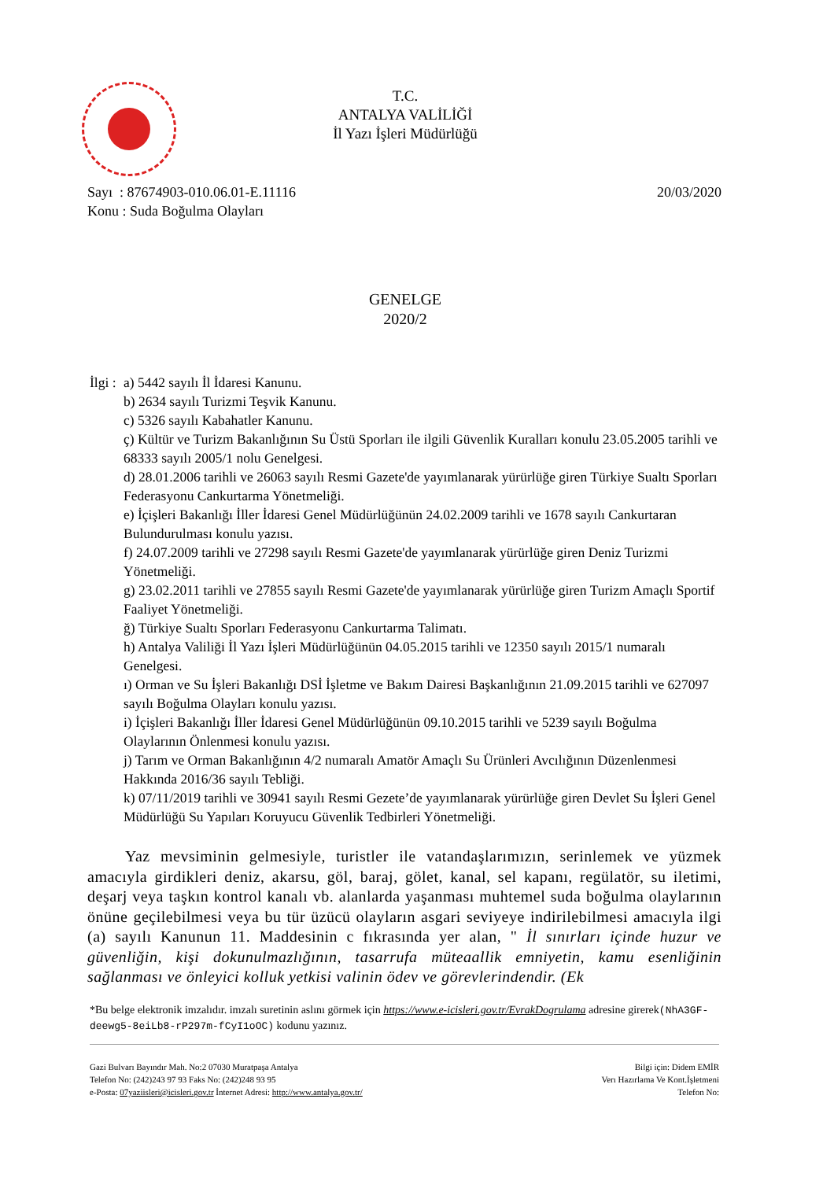T.C.
ANTALYA VALİLİĞİ
İl Yazı İşleri Müdürlüğü
20/03/2020 Sayı : 87674903-010.06.01-E.11116
Konu : Suda Boğulma Olayları
GENELGE
2020/2
İlgi :
a) 5442 sayılı İl İdaresi Kanunu.
b) 2634 sayılı Turizmi Teşvik Kanunu.
c) 5326 sayılı Kabahatler Kanunu.
ç) Kültür ve Turizm Bakanlığının Su Üstü Sporları ile ilgili Güvenlik Kuralları konulu 23.05.2005 tarihli ve 68333 sayılı 2005/1 nolu Genelgesi.
d) 28.01.2006 tarihli ve 26063 sayılı Resmi Gazete'de yayımlanarak yürürlüğe giren Türkiye Sualtı Sporları Federasyonu Cankurtarma Yönetmeliği.
e) İçişleri Bakanlığı İller İdaresi Genel Müdürlüğünün 24.02.2009 tarihli ve 1678 sayılı Cankurtaran Bulundurulması konulu yazısı.
f) 24.07.2009 tarihli ve 27298 sayılı Resmi Gazete'de yayımlanarak yürürlüğe giren Deniz Turizmi Yönetmeliği.
g) 23.02.2011 tarihli ve 27855 sayılı Resmi Gazete'de yayımlanarak yürürlüğe giren Turizm Amaçlı Sportif Faaliyet Yönetmeliği.
ğ) Türkiye Sualtı Sporları Federasyonu Cankurtarma Talimatı.
h) Antalya Valiliği İl Yazı İşleri Müdürlüğünün 04.05.2015 tarihli ve 12350 sayılı 2015/1 numaralı Genelgesi.
ı) Orman ve Su İşleri Bakanlığı DSİ İşletme ve Bakım Dairesi Başkanlığının 21.09.2015 tarihli ve 627097 sayılı Boğulma Olayları konulu yazısı.
i) İçişleri Bakanlığı İller İdaresi Genel Müdürlüğünün 09.10.2015 tarihli ve 5239 sayılı Boğulma Olaylarının Önlenmesi konulu yazısı.
j) Tarım ve Orman Bakanlığının 4/2 numaralı Amatör Amaçlı Su Ürünleri Avcılığının Düzenlenmesi Hakkında 2016/36 sayılı Tebliği.
k) 07/11/2019 tarihli ve 30941 sayılı Resmi Gezete’de yayımlanarak yürürlüğe giren Devlet Su İşleri Genel Müdürlüğü Su Yapıları Koruyucu Güvenlik Tedbirleri Yönetmeliği.
Yaz mevsiminin gelmesiyle, turistler ile vatandaşlarımızın, serinlemek ve yüzmek amacıyla girdikleri deniz, akarsu, göl, baraj, gölet, kanal, sel kapanı, regülatör, su iletimi, deşarj veya taşkın kontrol kanalı vb. alanlarda yaşanması muhtemel suda boğulma olaylarının önüne geçilebilmesi veya bu tür üzücü olayların asgari seviyeye indirilebilmesi amacıyla ilgi (a) sayılı Kanunun 11. Maddesinin c fıkrasında yer alan, " İl sınırları içinde huzur ve güvenliğin, kişi dokunulmazlığının, tasarrufa müteaallik emniyetin, kamu esenliğinin sağlanması ve önleyici kolluk yetkisi valinin ödev ve görevlerindendir. (Ek
*Bu belge elektronik imzalıdır. imzalı suretinin aslını görmek için https://www.e-icisleri.gov.tr/EvrakDogrulama adresine girerek(NhA3GF-deewg5-8eiLb8-rP297m-fCyI1oOC) kodunu yazınız.
Gazi Bulvarı Bayındır Mah. No:2 07030 Muratpaşa Antalya
Telefon No: (242)243 97 93 Faks No: (242)248 93 95
e-Posta: 07yaziisleri@icisleri.gov.tr İnternet Adresi: http://www.antalya.gov.tr/
Bilgi için: Didem EMİR
Verı Hazırlama Ve Kont.İşletmeni
Telefon No: